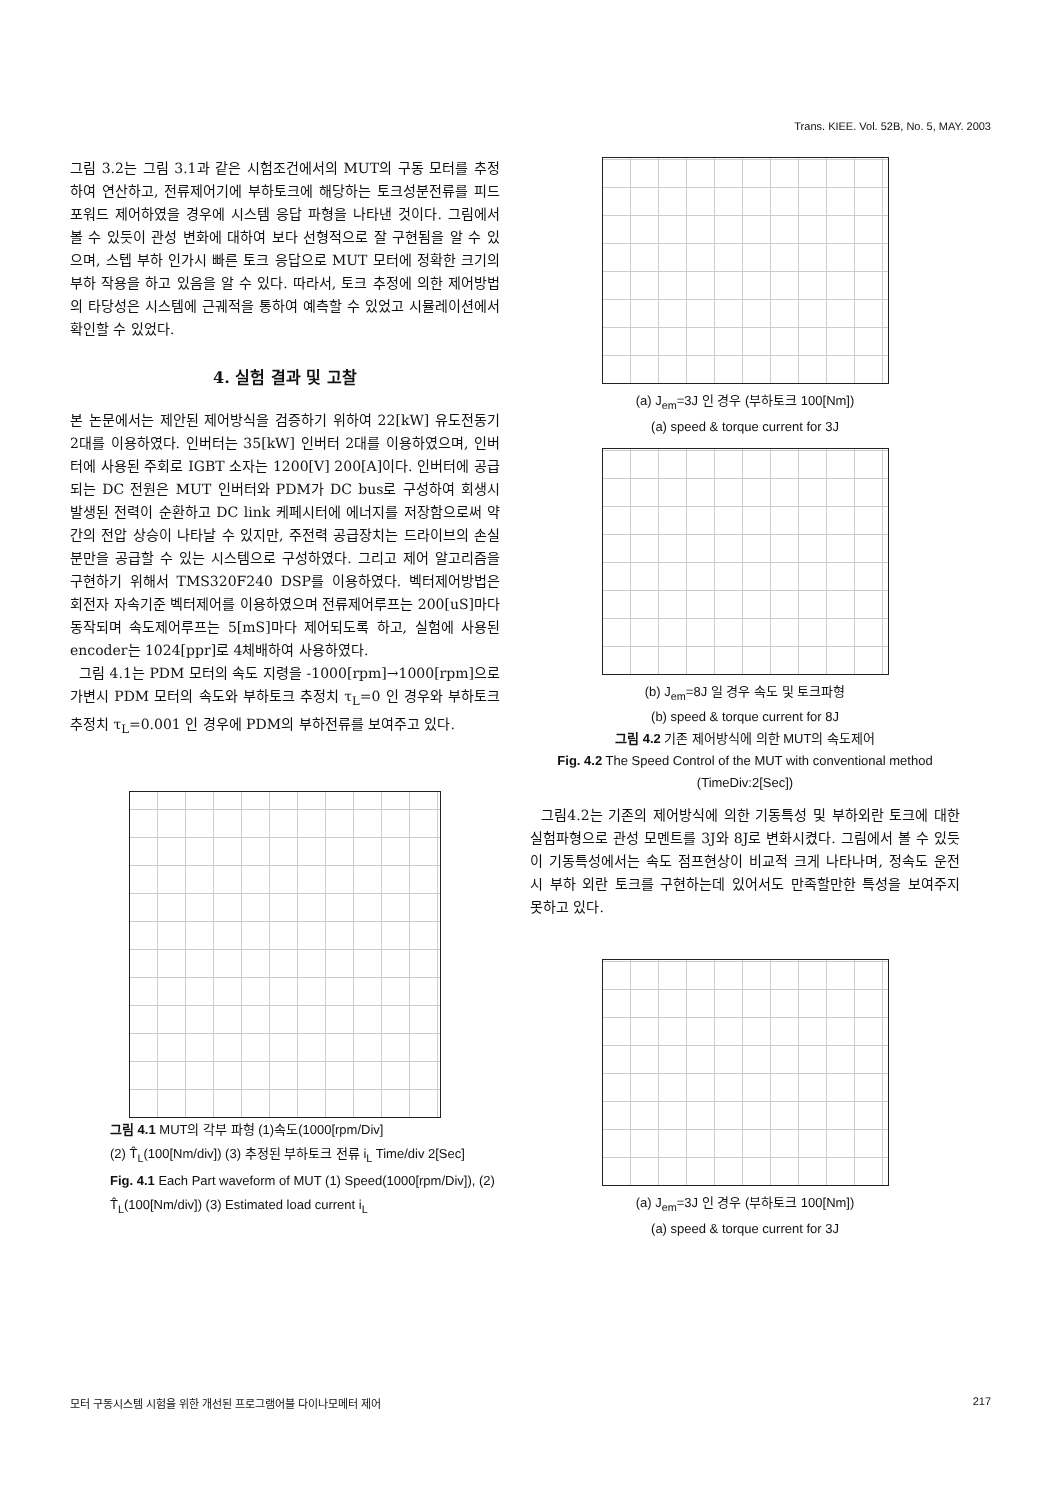Trans. KIEE. Vol. 52B, No. 5, MAY. 2003
그림 3.2는 그림 3.1과 같은 시험조건에서의 MUT의 구동 모터를 추정하여 연산하고, 전류제어기에 부하토크에 해당하는 토크성분전류를 피드포워드 제어하였을 경우에 시스템 응답 파형을 나타낸 것이다. 그림에서 볼 수 있듯이 관성 변화에 대하여 보다 선형적으로 잘 구현됨을 알 수 있으며, 스텝 부하 인가시 빠른 토크 응답으로 MUT 모터에 정확한 크기의 부하 작용을 하고 있음을 알 수 있다. 따라서, 토크 추정에 의한 제어방법의 타당성은 시스템에 근궤적을 통하여 예측할 수 있었고 시뮬레이션에서 확인할 수 있었다.
4. 실험 결과 및 고찰
본 논문에서는 제안된 제어방식을 검증하기 위하여 22[kW] 유도전동기 2대를 이용하였다. 인버터는 35[kW] 인버터 2대를 이용하였으며, 인버터에 사용된 주회로 IGBT 소자는 1200[V] 200[A]이다. 인버터에 공급되는 DC 전원은 MUT 인버터와 PDM가 DC bus로 구성하여 회생시 발생된 전력이 순환하고 DC link 케페시터에 에너지를 저장함으로써 약간의 전압 상승이 나타날 수 있지만, 주전력 공급장치는 드라이브의 손실분만을 공급할 수 있는 시스템으로 구성하였다. 그리고 제어 알고리즘을 구현하기 위해서 TMS320F240 DSP를 이용하였다. 벡터제어방법은 회전자 자속기준 벡터제어를 이용하였으며 전류제어루프는 200[uS]마다 동작되며 속도제어루프는 5[mS]마다 제어되도록 하고, 실험에 사용된 encoder는 1024[ppr]로 4체배하여 사용하였다.
그림 4.1는 PDM 모터의 속도 지령을 -1000[rpm]→1000[rpm]으로 가변시 PDM 모터의 속도와 부하토크 추정치 τ<sub>L</sub>=0 인 경우와 부하토크 추정치 τ<sub>L</sub>=0.001 인 경우에 PDM의 부하전류를 보여주고 있다.
그림 4.1 MUT의 각부 파형 (1)속도(1000[rpm/Div]
(2) T̂<sub>L</sub>(100[Nm/div]) (3) 추정된 부하토크 전류 i<sub>L</sub> Time/div 2[Sec]
Fig. 4.1 Each Part waveform of MUT (1) Speed(1000[rpm/Div]), (2) T̂<sub>L</sub>(100[Nm/div]) (3) Estimated load current i<sub>L</sub>
(a) J<sub>em</sub>=3J 인 경우 (부하토크 100[Nm])
(a) speed & torque current for 3J
(b) J<sub>em</sub>=8J 일 경우 속도 및 토크파형
(b) speed & torque current for 8J
그림 4.2 기존 제어방식에 의한 MUT의 속도제어
Fig. 4.2 The Speed Control of the MUT with conventional method (TimeDiv:2[Sec])
그림4.2는 기존의 제어방식에 의한 기동특성 및 부하외란 토크에 대한 실험파형으로 관성 모멘트를 3J와 8J로 변화시켰다. 그림에서 볼 수 있듯이 기동특성에서는 속도 점프현상이 비교적 크게 나타나며, 정속도 운전시 부하 외란 토크를 구현하는데 있어서도 만족할만한 특성을 보여주지 못하고 있다.
(a) J<sub>em</sub>=3J 인 경우 (부하토크 100[Nm])
(a) speed & torque current for 3J
모터 구동시스템 시험을 위한 개선된 프로그램어블 다이나모메터 제어 217